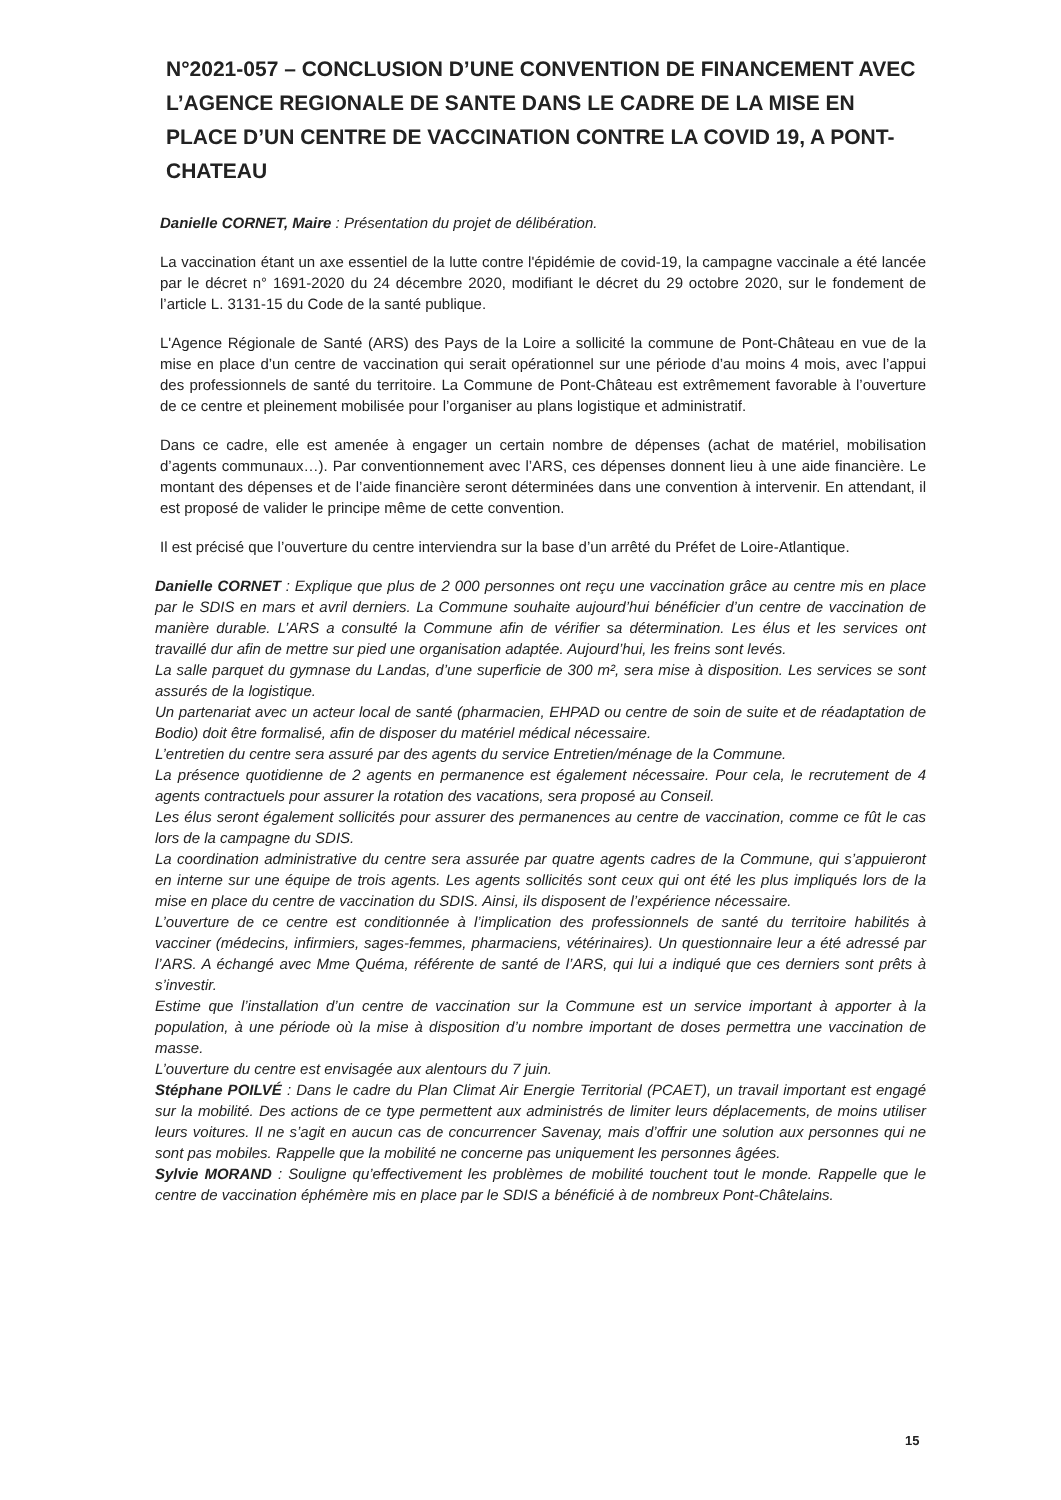N°2021-057 – CONCLUSION D’UNE CONVENTION DE FINANCEMENT AVEC L’AGENCE REGIONALE DE SANTE DANS LE CADRE DE LA MISE EN PLACE D’UN CENTRE DE VACCINATION CONTRE LA COVID 19, A PONT-CHATEAU
Danielle CORNET, Maire : Présentation du projet de délibération.
La vaccination étant un axe essentiel de la lutte contre l'épidémie de covid-19, la campagne vaccinale a été lancée par le décret n° 1691-2020 du 24 décembre 2020, modifiant le décret du 29 octobre 2020, sur le fondement de l’article L. 3131-15 du Code de la santé publique.
L'Agence Régionale de Santé (ARS) des Pays de la Loire a sollicité la commune de Pont-Château en vue de la mise en place d’un centre de vaccination qui serait opérationnel sur une période d’au moins 4 mois, avec l’appui des professionnels de santé du territoire. La Commune de Pont-Château est extrêmement favorable à l’ouverture de ce centre et pleinement mobilisée pour l’organiser au plans logistique et administratif.
Dans ce cadre, elle est amenée à engager un certain nombre de dépenses (achat de matériel, mobilisation d’agents communaux…). Par conventionnement avec l’ARS, ces dépenses donnent lieu à une aide financière. Le montant des dépenses et de l’aide financière seront déterminées dans une convention à intervenir. En attendant, il est proposé de valider le principe même de cette convention.
Il est précisé que l’ouverture du centre interviendra sur la base d’un arrêté du Préfet de Loire-Atlantique.
Danielle CORNET : Explique que plus de 2 000 personnes ont reçu une vaccination grâce au centre mis en place par le SDIS en mars et avril derniers. La Commune souhaite aujourd’hui bénéficier d’un centre de vaccination de manière durable. L’ARS a consulté la Commune afin de vérifier sa détermination. Les élus et les services ont travaillé dur afin de mettre sur pied une organisation adaptée. Aujourd’hui, les freins sont levés.
La salle parquet du gymnase du Landas, d’une superficie de 300 m², sera mise à disposition. Les services se sont assurés de la logistique.
Un partenariat avec un acteur local de santé (pharmacien, EHPAD ou centre de soin de suite et de réadaptation de Bodio) doit être formalisé, afin de disposer du matériel médical nécessaire.
L’entretien du centre sera assuré par des agents du service Entretien/ménage de la Commune.
La présence quotidienne de 2 agents en permanence est également nécessaire. Pour cela, le recrutement de 4 agents contractuels pour assurer la rotation des vacations, sera proposé au Conseil.
Les élus seront également sollicités pour assurer des permanences au centre de vaccination, comme ce fût le cas lors de la campagne du SDIS.
La coordination administrative du centre sera assurée par quatre agents cadres de la Commune, qui s’appuieront en interne sur une équipe de trois agents. Les agents sollicités sont ceux qui ont été les plus impliqués lors de la mise en place du centre de vaccination du SDIS. Ainsi, ils disposent de l’expérience nécessaire.
L’ouverture de ce centre est conditionnée à l’implication des professionnels de santé du territoire habilités à vacciner (médecins, infirmiers, sages-femmes, pharmaciens, vétérinaires). Un questionnaire leur a été adressé par l’ARS. A échangé avec Mme Quéma, référente de santé de l’ARS, qui lui a indiqué que ces derniers sont prêts à s’investir.
Estime que l’installation d’un centre de vaccination sur la Commune est un service important à apporter à la population, à une période où la mise à disposition d’u nombre important de doses permettra une vaccination de masse.
L’ouverture du centre est envisagée aux alentours du 7 juin.
Stéphane POILVÉ : Dans le cadre du Plan Climat Air Energie Territorial (PCAET), un travail important est engagé sur la mobilité. Des actions de ce type permettent aux administrés de limiter leurs déplacements, de moins utiliser leurs voitures. Il ne s’agit en aucun cas de concurrencer Savenay, mais d’offrir une solution aux personnes qui ne sont pas mobiles. Rappelle que la mobilité ne concerne pas uniquement les personnes âgées.
Sylvie MORAND : Souligne qu’effectivement les problèmes de mobilité touchent tout le monde. Rappelle que le centre de vaccination éphémère mis en place par le SDIS a bénéficié à de nombreux Pont-Châtelains.
15